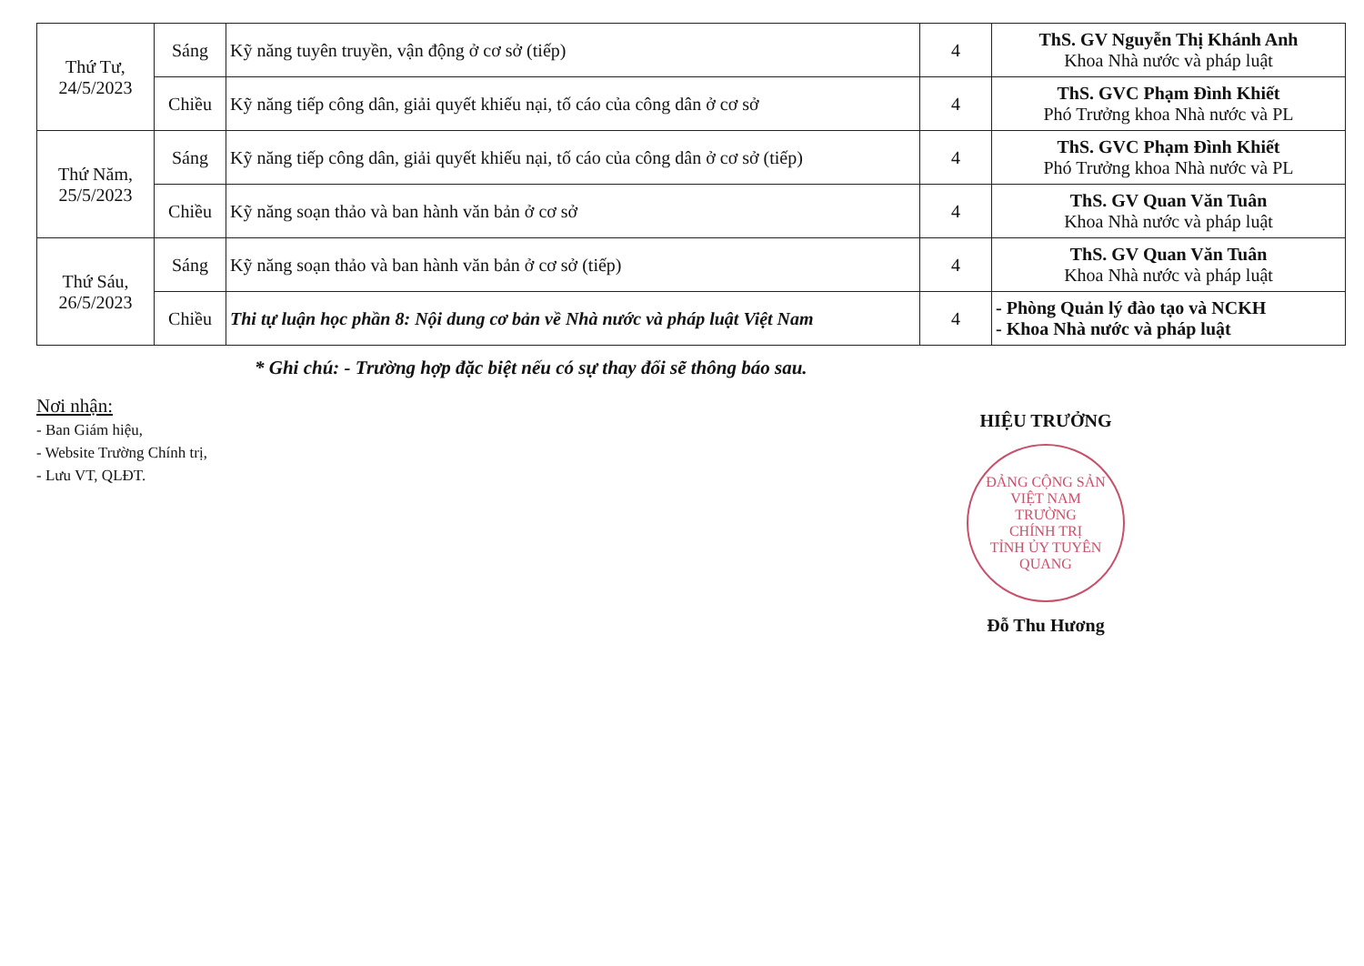| Thứ Tư, 24/5/2023 | Sáng | Kỹ năng tuyên truyền, vận động ở cơ sở (tiếp) | 4 | ThS. GV Nguyễn Thị Khánh Anh Khoa Nhà nước và pháp luật |
| | Chiều | Kỹ năng tiếp công dân, giải quyết khiếu nại, tố cáo của công dân ở cơ sở | 4 | ThS. GVC Phạm Đình Khiết Phó Trưởng khoa Nhà nước và PL |
| Thứ Năm, 25/5/2023 | Sáng | Kỹ năng tiếp công dân, giải quyết khiếu nại, tố cáo của công dân ở cơ sở (tiếp) | 4 | ThS. GVC Phạm Đình Khiết Phó Trưởng khoa Nhà nước và PL |
| | Chiều | Kỹ năng soạn thảo và ban hành văn bản ở cơ sở | 4 | ThS. GV Quan Văn Tuân Khoa Nhà nước và pháp luật |
| Thứ Sáu, 26/5/2023 | Sáng | Kỹ năng soạn thảo và ban hành văn bản ở cơ sở (tiếp) | 4 | ThS. GV Quan Văn Tuân Khoa Nhà nước và pháp luật |
| | Chiều | Thi tự luận học phần 8: Nội dung cơ bản về Nhà nước và pháp luật Việt Nam | 4 | - Phòng Quản lý đào tạo và NCKH - Khoa Nhà nước và pháp luật |
* Ghi chú: - Trường hợp đặc biệt nếu có sự thay đổi sẽ thông báo sau.
Nơi nhận:
- Ban Giám hiệu,
- Website Trường Chính trị,
- Lưu VT, QLĐT.
HIỆU TRƯỞNG
ĐẢNG CỘNG SẢN VIỆT NAM
TRƯỜNG
CHÍNH TRỊ
TỈNH ỦY TUYÊN QUANG
Đỗ Thu Hương